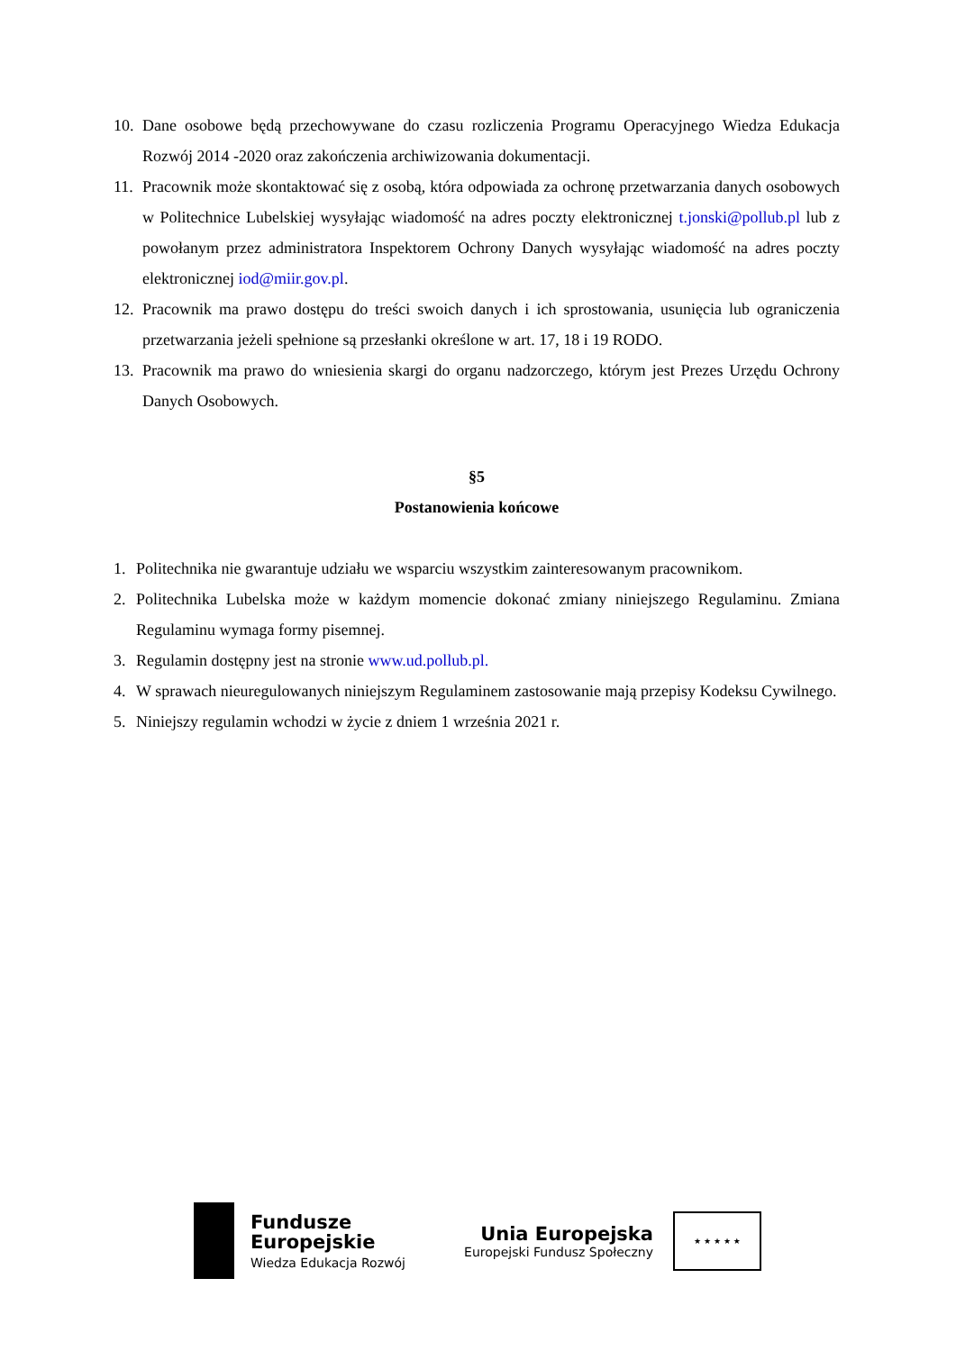10.
Dane osobowe będą przechowywane do czasu rozliczenia Programu Operacyjnego Wiedza Edukacja Rozwój 2014 -2020 oraz zakończenia archiwizowania dokumentacji.
11.
Pracownik może skontaktować się z osobą, która odpowiada za ochronę przetwarzania danych osobowych w Politechnice Lubelskiej wysyłając wiadomość na adres poczty elektronicznej t.jonski@pollub.pl lub z powołanym przez administratora Inspektorem Ochrony Danych wysyłając wiadomość na adres poczty elektronicznej iod@miir.gov.pl.
12.
Pracownik ma prawo dostępu do treści swoich danych i ich sprostowania, usunięcia lub ograniczenia przetwarzania jeżeli spełnione są przesłanki określone w art. 17, 18 i 19 RODO.
13.
Pracownik ma prawo do wniesienia skargi do organu nadzorczego, którym jest Prezes Urzędu Ochrony Danych Osobowych.
§5
Postanowienia końcowe
1. Politechnika nie gwarantuje udziału we wsparciu wszystkim zainteresowanym pracownikom.
2. Politechnika Lubelska może w każdym momencie dokonać zmiany niniejszego Regulaminu. Zmiana Regulaminu wymaga formy pisemnej.
3. Regulamin dostępny jest na stronie www.ud.pollub.pl.
4. W sprawach nieuregulowanych niniejszym Regulaminem zastosowanie mają przepisy Kodeksu Cywilnego.
5. Niniejszy regulamin wchodzi w życie z dniem 1 września 2021 r.
Fundusze
Europejskie
Wiedza Edukacja Rozwój
Unia Europejska
Europejski Fundusz Społeczny
★ ★ ★ ★ ★